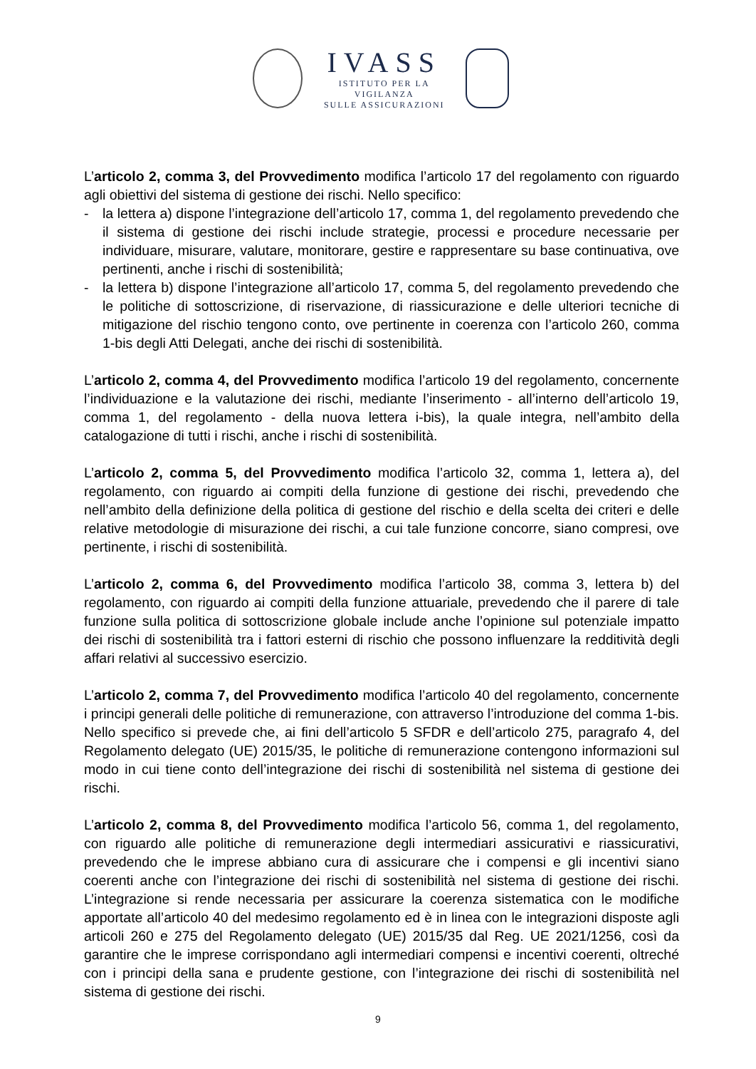IVASS
ISTITUTO PER LA VIGILANZA
SULLE ASSICURAZIONI
L’articolo 2, comma 3, del Provvedimento modifica l’articolo 17 del regolamento con riguardo agli obiettivi del sistema di gestione dei rischi. Nello specifico:
- la lettera a) dispone l’integrazione dell’articolo 17, comma 1, del regolamento prevedendo che il sistema di gestione dei rischi include strategie, processi e procedure necessarie per individuare, misurare, valutare, monitorare, gestire e rappresentare su base continuativa, ove pertinenti, anche i rischi di sostenibilità;
- la lettera b) dispone l’integrazione all’articolo 17, comma 5, del regolamento prevedendo che le politiche di sottoscrizione, di riservazione, di riassicurazione e delle ulteriori tecniche di mitigazione del rischio tengono conto, ove pertinente in coerenza con l’articolo 260, comma 1-bis degli Atti Delegati, anche dei rischi di sostenibilità.
L’articolo 2, comma 4, del Provvedimento modifica l’articolo 19 del regolamento, concernente l’individuazione e la valutazione dei rischi, mediante l’inserimento - all’interno dell’articolo 19, comma 1, del regolamento - della nuova lettera i-bis), la quale integra, nell’ambito della catalogazione di tutti i rischi, anche i rischi di sostenibilità.
L’articolo 2, comma 5, del Provvedimento modifica l’articolo 32, comma 1, lettera a), del regolamento, con riguardo ai compiti della funzione di gestione dei rischi, prevedendo che nell’ambito della definizione della politica di gestione del rischio e della scelta dei criteri e delle relative metodologie di misurazione dei rischi, a cui tale funzione concorre, siano compresi, ove pertinente, i rischi di sostenibilità.
L’articolo 2, comma 6, del Provvedimento modifica l’articolo 38, comma 3, lettera b) del regolamento, con riguardo ai compiti della funzione attuariale, prevedendo che il parere di tale funzione sulla politica di sottoscrizione globale include anche l’opinione sul potenziale impatto dei rischi di sostenibilità tra i fattori esterni di rischio che possono influenzare la redditività degli affari relativi al successivo esercizio.
L’articolo 2, comma 7, del Provvedimento modifica l’articolo 40 del regolamento, concernente i principi generali delle politiche di remunerazione, con attraverso l’introduzione del comma 1-bis. Nello specifico si prevede che, ai fini dell’articolo 5 SFDR e dell’articolo 275, paragrafo 4, del Regolamento delegato (UE) 2015/35, le politiche di remunerazione contengono informazioni sul modo in cui tiene conto dell’integrazione dei rischi di sostenibilità nel sistema di gestione dei rischi.
L’articolo 2, comma 8, del Provvedimento modifica l’articolo 56, comma 1, del regolamento, con riguardo alle politiche di remunerazione degli intermediari assicurativi e riassicurativi, prevedendo che le imprese abbiano cura di assicurare che i compensi e gli incentivi siano coerenti anche con l’integrazione dei rischi di sostenibilità nel sistema di gestione dei rischi. L’integrazione si rende necessaria per assicurare la coerenza sistematica con le modifiche apportate all’articolo 40 del medesimo regolamento ed è in linea con le integrazioni disposte agli articoli 260 e 275 del Regolamento delegato (UE) 2015/35 dal Reg. UE 2021/1256, così da garantire che le imprese corrispondano agli intermediari compensi e incentivi coerenti, oltreché con i principi della sana e prudente gestione, con l’integrazione dei rischi di sostenibilità nel sistema di gestione dei rischi.
9